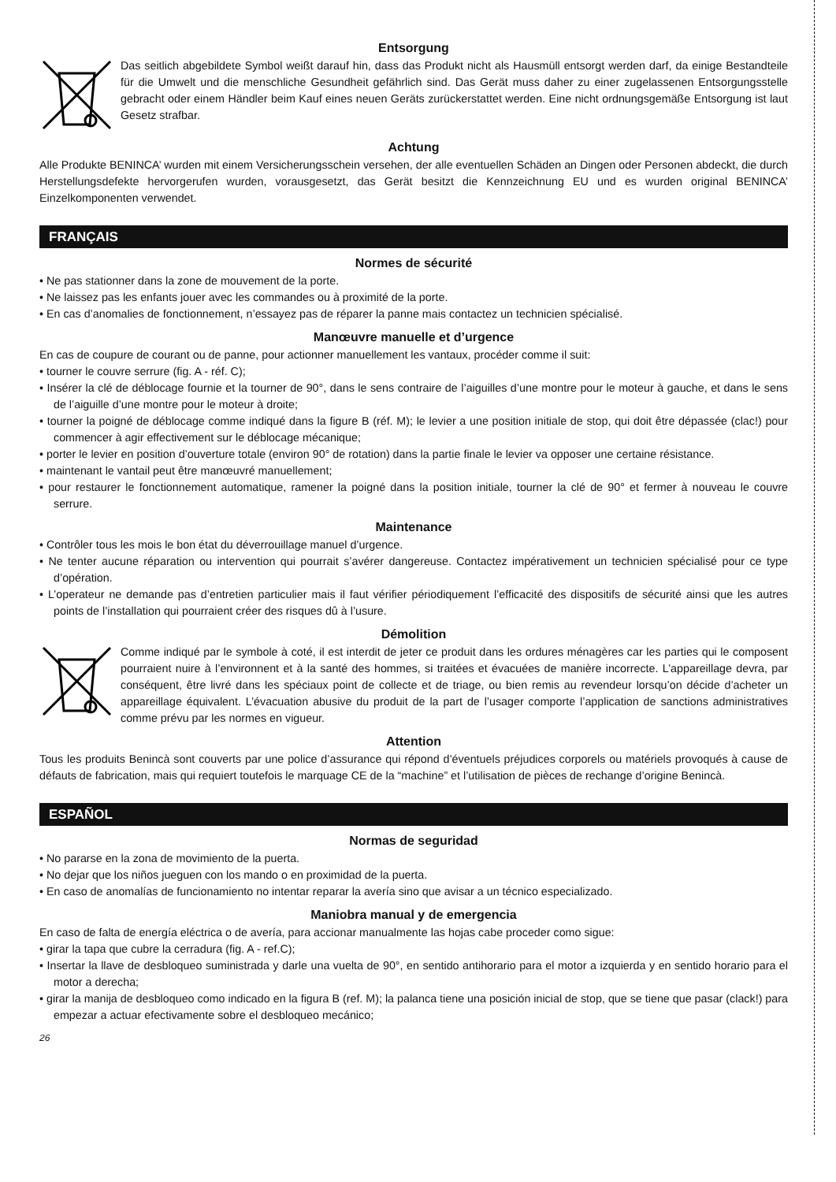Entsorgung
Das seitlich abgebildete Symbol weißt darauf hin, dass das Produkt nicht als Hausmüll entsorgt werden darf, da einige Bestandteile für die Umwelt und die menschliche Gesundheit gefährlich sind. Das Gerät muss daher zu einer zugelassenen Entsorgungsstelle gebracht oder einem Händler beim Kauf eines neuen Geräts zurückerstattet werden. Eine nicht ordnungsgemäße Entsorgung ist laut Gesetz strafbar.
Achtung
Alle Produkte BENINCA’ wurden mit einem Versicherungsschein versehen, der alle eventuellen Schäden an Dingen oder Personen abdeckt, die durch Herstellungsdefekte hervorgerufen wurden, vorausgesetzt, das Gerät besitzt die Kennzeichnung EU und es wurden original BENINCA’ Einzelkomponenten verwendet.
FRANÇAIS
Normes de sécurité
• Ne pas stationner dans la zone de mouvement de la porte.
• Ne laissez pas les enfants jouer avec les commandes ou à proximité de la porte.
• En cas d’anomalies de fonctionnement, n’essayez pas de réparer la panne mais contactez un technicien spécialisé.
Manœuvre manuelle et d’urgence
En cas de coupure de courant ou de panne, pour actionner manuellement les vantaux, procéder comme il suit:
• tourner le couvre serrure (fig. A - réf. C);
• Insérer la clé de déblocage fournie et la tourner de 90°, dans le sens contraire de l’aiguilles d’une montre pour le moteur à gauche, et dans le sens de l’aiguille d’une montre pour le moteur à droite;
• tourner la poigné de déblocage comme indiqué dans la figure B (réf. M); le levier a une position initiale de stop, qui doit être dépassée (clac!) pour commencer à agir effectivement sur le déblocage mécanique;
• porter le levier en position d’ouverture totale (environ 90° de rotation) dans la partie finale le levier va opposer une certaine résistance.
• maintenant le vantail peut être manœuvré manuellement;
• pour restaurer le fonctionnement automatique, ramener la poigné dans la position initiale, tourner la clé de 90° et fermer à nouveau le couvre serrure.
Maintenance
• Contrôler tous les mois le bon état du déverrouillage manuel d’urgence.
• Ne tenter aucune réparation ou intervention qui pourrait s’avérer dangereuse. Contactez impérativement un technicien spécialisé pour ce type d’opération.
• L’operateur ne demande pas d’entretien particulier mais il faut vérifier périodiquement l’efficacité des dispositifs de sécurité ainsi que les autres points de l’installation qui pourraient créer des risques dû à l’usure.
Démolition
Comme indiqué par le symbole à coté, il est interdit de jeter ce produit dans les ordures ménagères car les parties qui le composent pourraient nuire à l’environnent et à la santé des hommes, si traitées et évacuées de manière incorrecte. L’appareillage devra, par conséquent, être livré dans les spéciaux point de collecte et de triage, ou bien remis au revendeur lorsqu’on décide d’acheter un appareillage équivalent. L’évacuation abusive du produit de la part de l’usager comporte l’application de sanctions administratives comme prévu par les normes en vigueur.
Attention
Tous les produits Benincà sont couverts par une police d’assurance qui répond d’éventuels préjudices corporels ou matériels provoqués à cause de défauts de fabrication, mais qui requiert toutefois le marquage CE de la “machine” et l’utilisation de pièces de rechange d’origine Benincà.
ESPAÑOL
Normas de seguridad
• No pararse en la zona de movimiento de la puerta.
• No dejar que los niños jueguen con los mando o en proximidad de la puerta.
• En caso de anomalías de funcionamiento no intentar reparar la avería sino que avisar a un técnico especializado.
Maniobra manual y de emergencia
En caso de falta de energía eléctrica o de avería, para accionar manualmente las hojas cabe proceder como sigue:
• girar la tapa que cubre la cerradura (fig. A - ref.C);
• Insertar la llave de desbloqueo suministrada y darle una vuelta de 90°, en sentido antihorario para el motor a izquierda y en sentido horario para el motor a derecha;
• girar la manija de desbloqueo como indicado en la figura B (ref. M); la palanca tiene una posición inicial de stop, que se tiene que pasar (clack!) para empezar a actuar efectivamente sobre el desbloqueo mecánico;
26